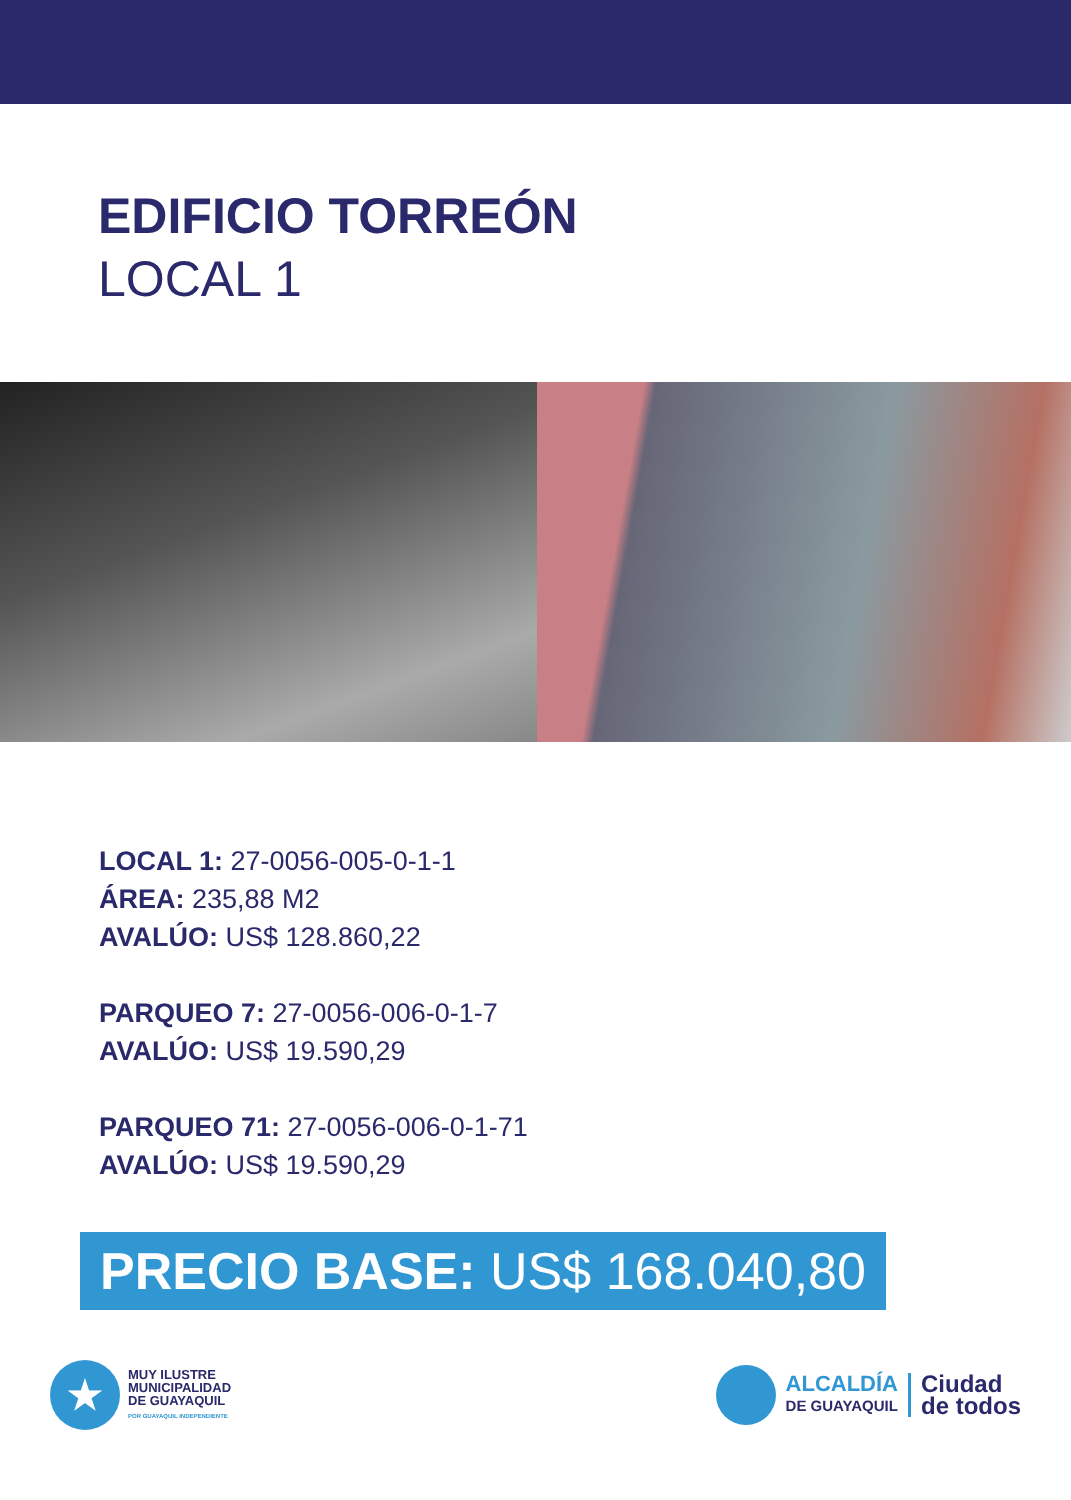EDIFICIO TORREÓN
LOCAL 1
LOCAL 1: 27-0056-005-0-1-1
ÁREA: 235,88 M2
AVALÚO: US$ 128.860,22
PARQUEO 7: 27-0056-006-0-1-7
AVALÚO: US$ 19.590,29
PARQUEO 71: 27-0056-006-0-1-71
AVALÚO: US$ 19.590,29
PRECIO BASE: US$ 168.040,80
★
MUY ILUSTRE
MUNICIPALIDAD
DE GUAYAQUIL
POR GUAYAQUIL INDEPENDIENTE
ALCALDÍA
DE GUAYAQUIL
Ciudad
de todos